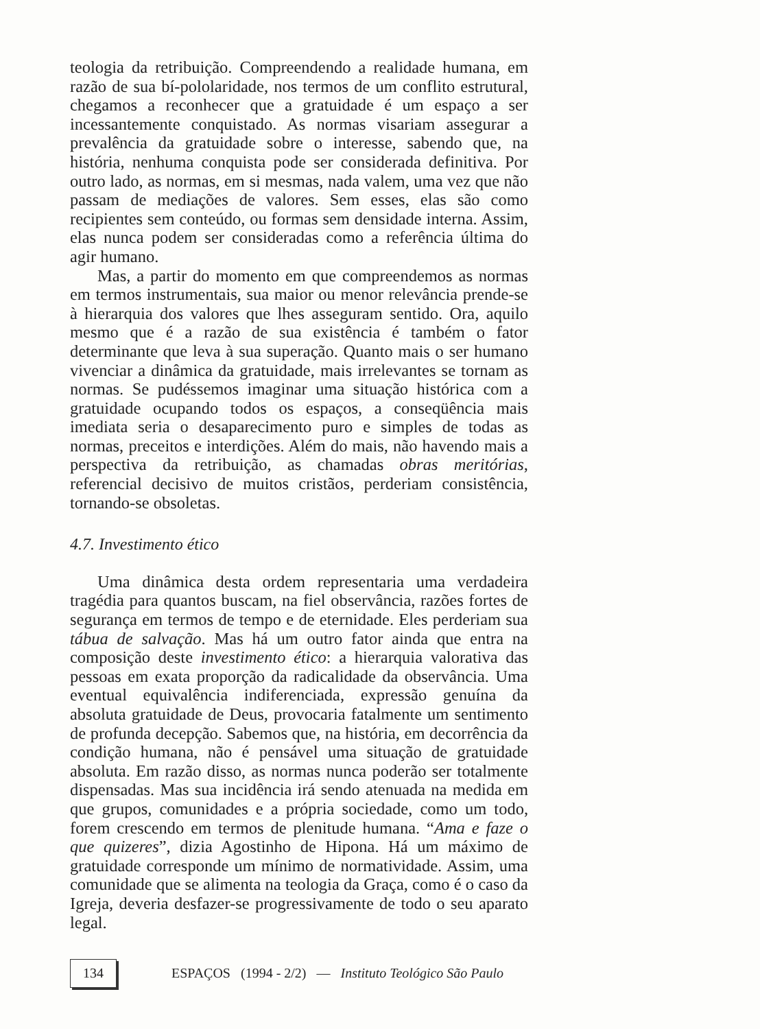teologia da retribuição. Compreendendo a realidade humana, em razão de sua bí-pololaridade, nos termos de um conflito estrutural, chegamos a reconhecer que a gratuidade é um espaço a ser incessantemente conquistado. As normas visariam assegurar a prevalência da gratuidade sobre o interesse, sabendo que, na história, nenhuma conquista pode ser considerada definitiva. Por outro lado, as normas, em si mesmas, nada valem, uma vez que não passam de mediações de valores. Sem esses, elas são como recipientes sem conteúdo, ou formas sem densidade interna. Assim, elas nunca podem ser consideradas como a referência última do agir humano.
Mas, a partir do momento em que compreendemos as normas em termos instrumentais, sua maior ou menor relevância prende-se à hierarquia dos valores que lhes asseguram sentido. Ora, aquilo mesmo que é a razão de sua existência é também o fator determinante que leva à sua superação. Quanto mais o ser humano vivenciar a dinâmica da gratuidade, mais irrelevantes se tornam as normas. Se pudéssemos imaginar uma situação histórica com a gratuidade ocupando todos os espaços, a conseqüência mais imediata seria o desaparecimento puro e simples de todas as normas, preceitos e interdições. Além do mais, não havendo mais a perspectiva da retribuição, as chamadas obras meritórias, referencial decisivo de muitos cristãos, perderiam consistência, tornando-se obsoletas.
4.7. Investimento ético
Uma dinâmica desta ordem representaria uma verdadeira tragédia para quantos buscam, na fiel observância, razões fortes de segurança em termos de tempo e de eternidade. Eles perderiam sua tábua de salvação. Mas há um outro fator ainda que entra na composição deste investimento ético: a hierarquia valorativa das pessoas em exata proporção da radicalidade da observância. Uma eventual equivalência indiferenciada, expressão genuína da absoluta gratuidade de Deus, provocaria fatalmente um sentimento de profunda decepção. Sabemos que, na história, em decorrência da condição humana, não é pensável uma situação de gratuidade absoluta. Em razão disso, as normas nunca poderão ser totalmente dispensadas. Mas sua incidência irá sendo atenuada na medida em que grupos, comunidades e a própria sociedade, como um todo, forem crescendo em termos de plenitude humana. “Ama e faze o que quizeres”, dizia Agostinho de Hipona. Há um máximo de gratuidade corresponde um mínimo de normatividade. Assim, uma comunidade que se alimenta na teologia da Graça, como é o caso da Igreja, deveria desfazer-se progressivamente de todo o seu aparato legal.
134 ESPAÇOS (1994 - 2/2) — Instituto Teológico São Paulo